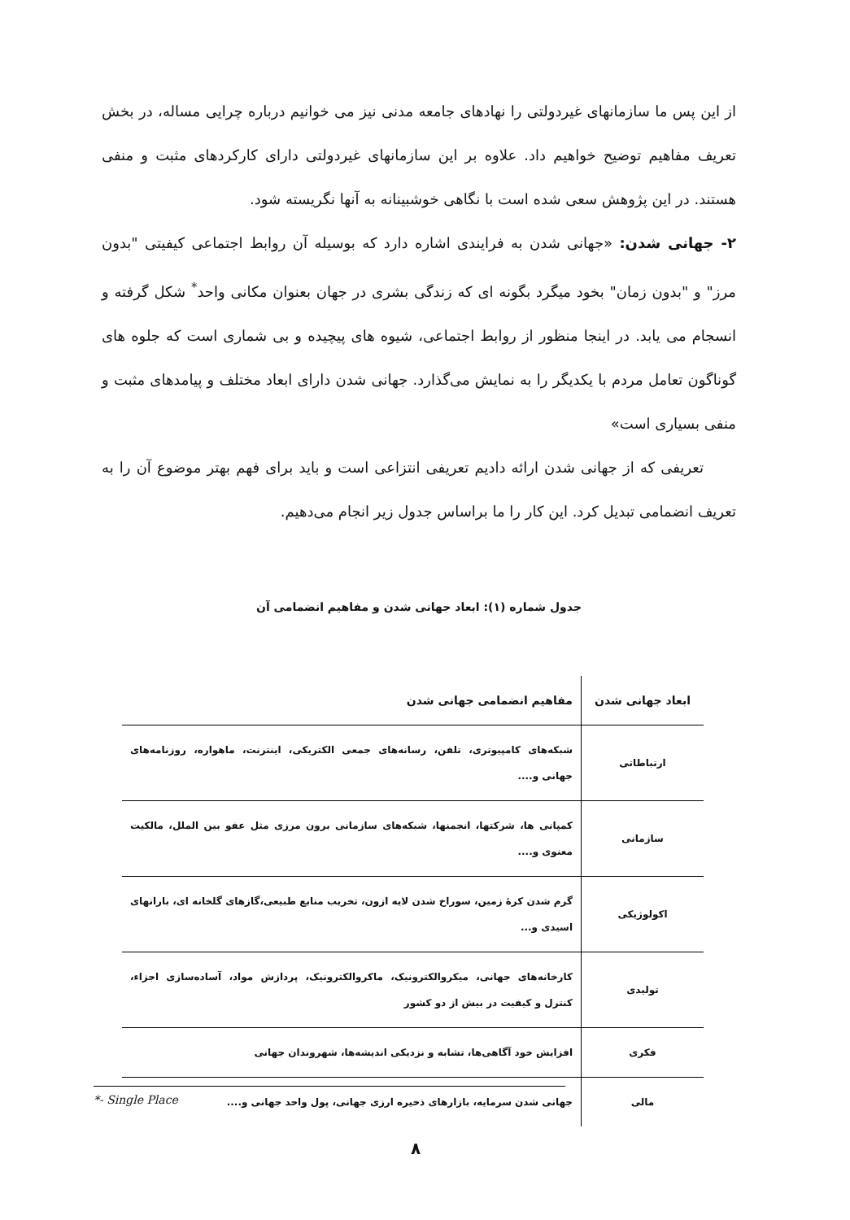از این پس ما سازمانهای غیردولتی را نهادهای جامعه مدنی نیز می خوانیم درباره چرایی مساله، در بخش تعریف مفاهیم توضیح خواهیم داد. علاوه بر این سازمانهای غیردولتی دارای کارکردهای مثبت و منفی هستند. در این پژوهش سعی شده است با نگاهی خوشبینانه به آنها نگریسته شود.
۲- جهانی شدن: «جهانی شدن به فرایندی اشاره دارد که بوسیله آن روابط اجتماعی کیفیتی "بدون مرز" و "بدون زمان" بخود میگرد بگونه ای که زندگی بشری در جهان بعنوان مکانی واحد<sup>*</sup> شکل گرفته و انسجام می یابد. در اینجا منظور از روابط اجتماعی، شیوه های پیچیده و بی شماری است که جلوه های گوناگون تعامل مردم با یکدیگر را به نمایش می‌گذارد. جهانی شدن دارای ابعاد مختلف و پیامدهای مثبت و منفی بسیاری است»
تعریفی که از جهانی شدن ارائه دادیم تعریفی انتزاعی است و باید برای فهم بهتر موضوع آن را به تعریف انضمامی تبدیل کرد. این کار را ما براساس جدول زیر انجام می‌دهیم.
جدول شماره (۱): ابعاد جهانی شدن و مفاهیم انضمامی آن
| ابعاد جهانی شدن | مفاهیم انضمامی جهانی شدن |
| --- | --- |
| ارتباطاتی | شبکه‌های کامپیوتری، تلفن، رسانه‌های جمعی الکتریکی، اینترنت، ماهواره، روزنامه‌های جهانی و.... |
| سازمانی | کمپانی ها، شرکتها، انجمنها، شبکه‌های سازمانی برون مرزی مثل عفو بین الملل، مالکیت معنوی و.... |
| اکولوژیکی | گرم شدن کرهٔ زمین، سوراخ شدن لایه ازون، تخریب منابع طبیعی،گازهای گلخانه ای، بارانهای اسیدی و... |
| تولیدی | کارخانه‌های جهانی، میکروالکترونیک، ماکروالکترونیک، پردازش مواد، آساده‌سازی اجزاء، کنترل و کیفیت در بیش از دو کشور |
| فکری | افزایش خود آگاهی‌ها، تشابه و نزدیکی اندیشه‌ها، شهروندان جهانی |
| مالی | جهانی شدن سرمایه، بازارهای ذخیره ارزی جهانی، پول واحد جهانی و.... |
*- Single Place
۸